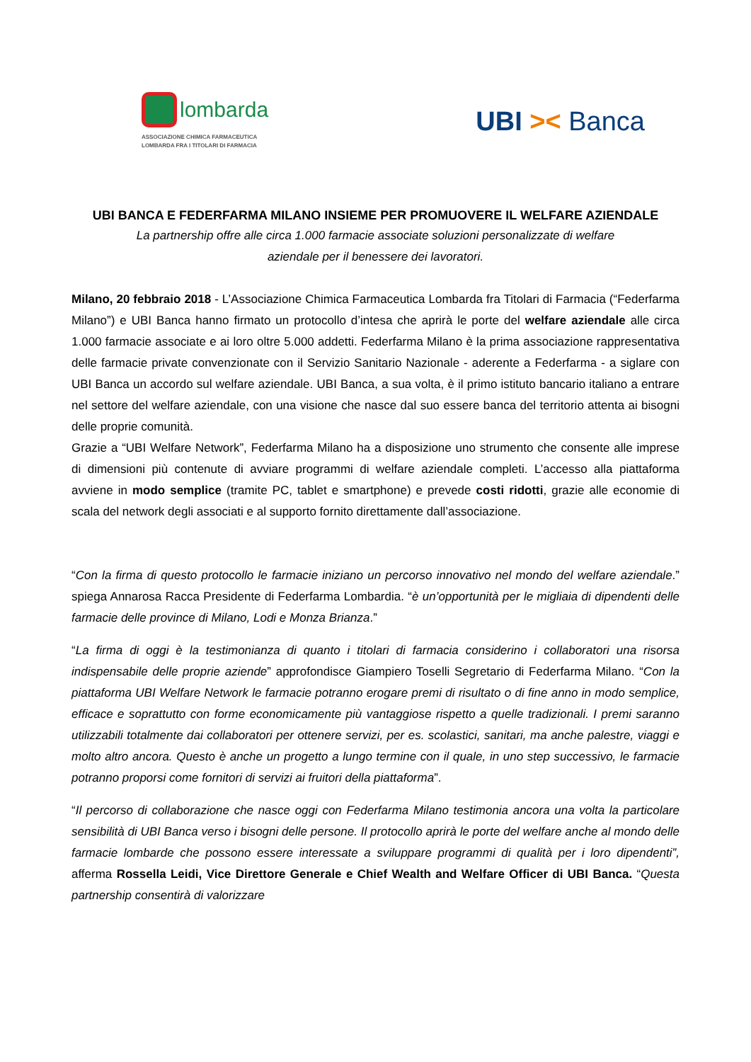lombarda
ASSOCIAZIONE CHIMICA FARMACEUTICA
LOMBARDA FRA I TITOLARI DI FARMACIA
UBI >< Banca
UBI BANCA E FEDERFARMA MILANO INSIEME PER PROMUOVERE IL WELFARE AZIENDALE
La partnership offre alle circa 1.000 farmacie associate soluzioni personalizzate di welfare
aziendale per il benessere dei lavoratori.
Milano, 20 febbraio 2018 - L’Associazione Chimica Farmaceutica Lombarda fra Titolari di Farmacia (“Federfarma Milano”) e UBI Banca hanno firmato un protocollo d’intesa che aprirà le porte del welfare aziendale alle circa 1.000 farmacie associate e ai loro oltre 5.000 addetti. Federfarma Milano è la prima associazione rappresentativa delle farmacie private convenzionate con il Servizio Sanitario Nazionale - aderente a Federfarma - a siglare con UBI Banca un accordo sul welfare aziendale. UBI Banca, a sua volta, è il primo istituto bancario italiano a entrare nel settore del welfare aziendale, con una visione che nasce dal suo essere banca del territorio attenta ai bisogni delle proprie comunità.
Grazie a “UBI Welfare Network”, Federfarma Milano ha a disposizione uno strumento che consente alle imprese di dimensioni più contenute di avviare programmi di welfare aziendale completi. L’accesso alla piattaforma avviene in modo semplice (tramite PC, tablet e smartphone) e prevede costi ridotti, grazie alle economie di scala del network degli associati e al supporto fornito direttamente dall’associazione.
“Con la firma di questo protocollo le farmacie iniziano un percorso innovativo nel mondo del welfare aziendale.” spiega Annarosa Racca Presidente di Federfarma Lombardia. “è un’opportunità per le migliaia di dipendenti delle farmacie delle province di Milano, Lodi e Monza Brianza.”
“La firma di oggi è la testimonianza di quanto i titolari di farmacia considerino i collaboratori una risorsa indispensabile delle proprie aziende” approfondisce Giampiero Toselli Segretario di Federfarma Milano. “Con la piattaforma UBI Welfare Network le farmacie potranno erogare premi di risultato o di fine anno in modo semplice, efficace e soprattutto con forme economicamente più vantaggiose rispetto a quelle tradizionali. I premi saranno utilizzabili totalmente dai collaboratori per ottenere servizi, per es. scolastici, sanitari, ma anche palestre, viaggi e molto altro ancora. Questo è anche un progetto a lungo termine con il quale, in uno step successivo, le farmacie potranno proporsi come fornitori di servizi ai fruitori della piattaforma”.
“Il percorso di collaborazione che nasce oggi con Federfarma Milano testimonia ancora una volta la particolare sensibilità di UBI Banca verso i bisogni delle persone. Il protocollo aprirà le porte del welfare anche al mondo delle farmacie lombarde che possono essere interessate a sviluppare programmi di qualità per i loro dipendenti”, afferma Rossella Leidi, Vice Direttore Generale e Chief Wealth and Welfare Officer di UBI Banca. “Questa partnership consentirà di valorizzare